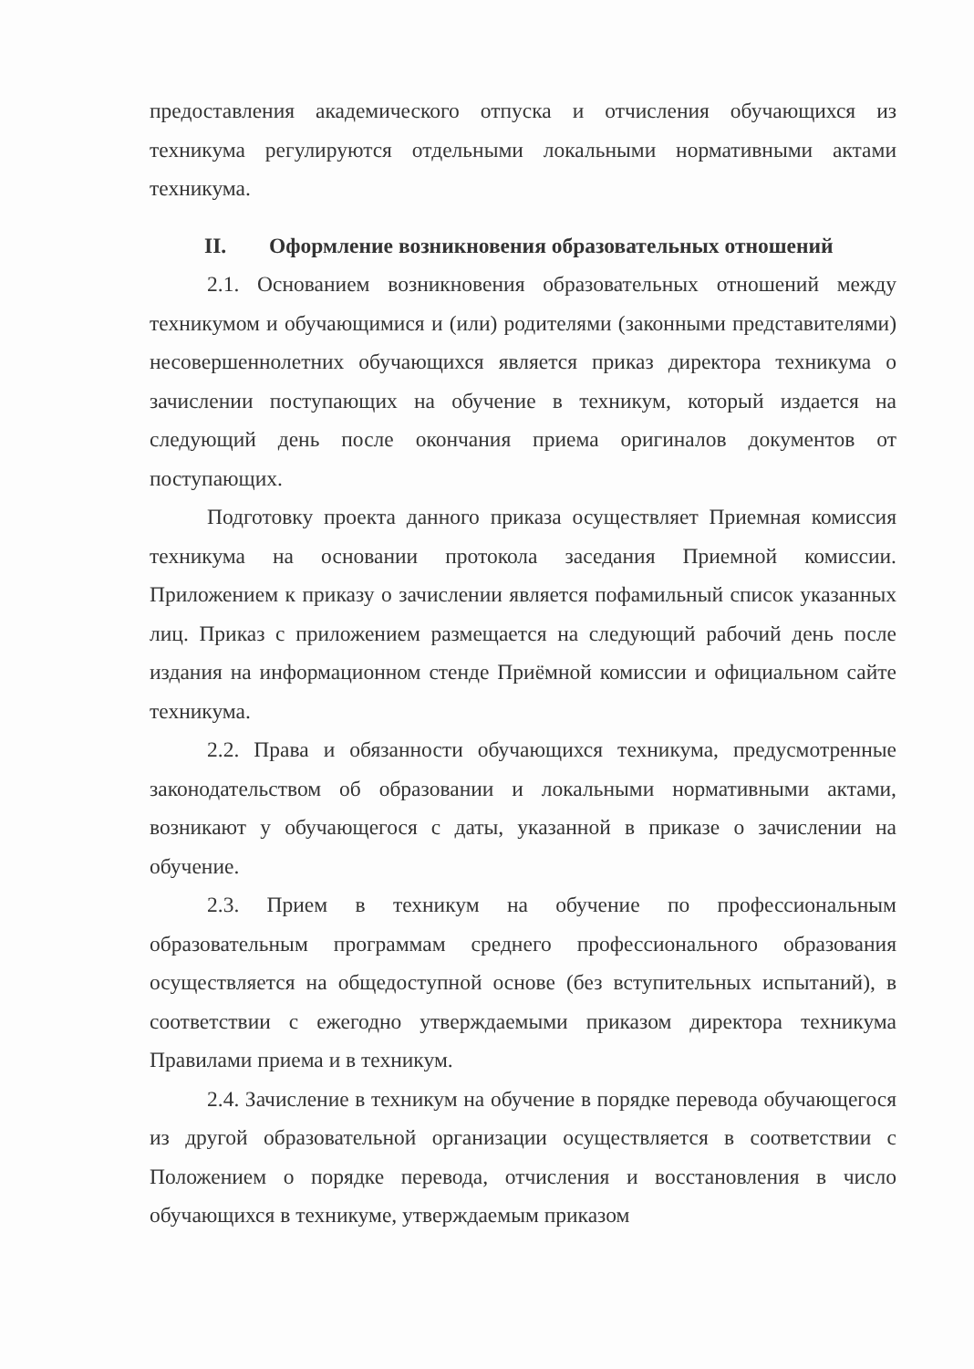предоставления академического отпуска и отчисления обучающихся из техникума регулируются отдельными локальными нормативными актами техникума.
II. Оформление возникновения образовательных отношений
2.1. Основанием возникновения образовательных отношений между техникумом и обучающимися и (или) родителями (законными представителями) несовершеннолетних обучающихся является приказ директора техникума о зачислении поступающих на обучение в техникум, который издается на следующий день после окончания приема оригиналов документов от поступающих.
Подготовку проекта данного приказа осуществляет Приемная комиссия техникума на основании протокола заседания Приемной комиссии. Приложением к приказу о зачислении является пофамильный список указанных лиц. Приказ с приложением размещается на следующий рабочий день после издания на информационном стенде Приёмной комиссии и официальном сайте техникума.
2.2. Права и обязанности обучающихся техникума, предусмотренные законодательством об образовании и локальными нормативными актами, возникают у обучающегося с даты, указанной в приказе о зачислении на обучение.
2.3. Прием в техникум на обучение по профессиональным образовательным программам среднего профессионального образования осуществляется на общедоступной основе (без вступительных испытаний), в соответствии с ежегодно утверждаемыми приказом директора техникума Правилами приема и в техникум.
2.4. Зачисление в техникум на обучение в порядке перевода обучающегося из другой образовательной организации осуществляется в соответствии с Положением о порядке перевода, отчисления и восстановления в число обучающихся в техникуме, утверждаемым приказом